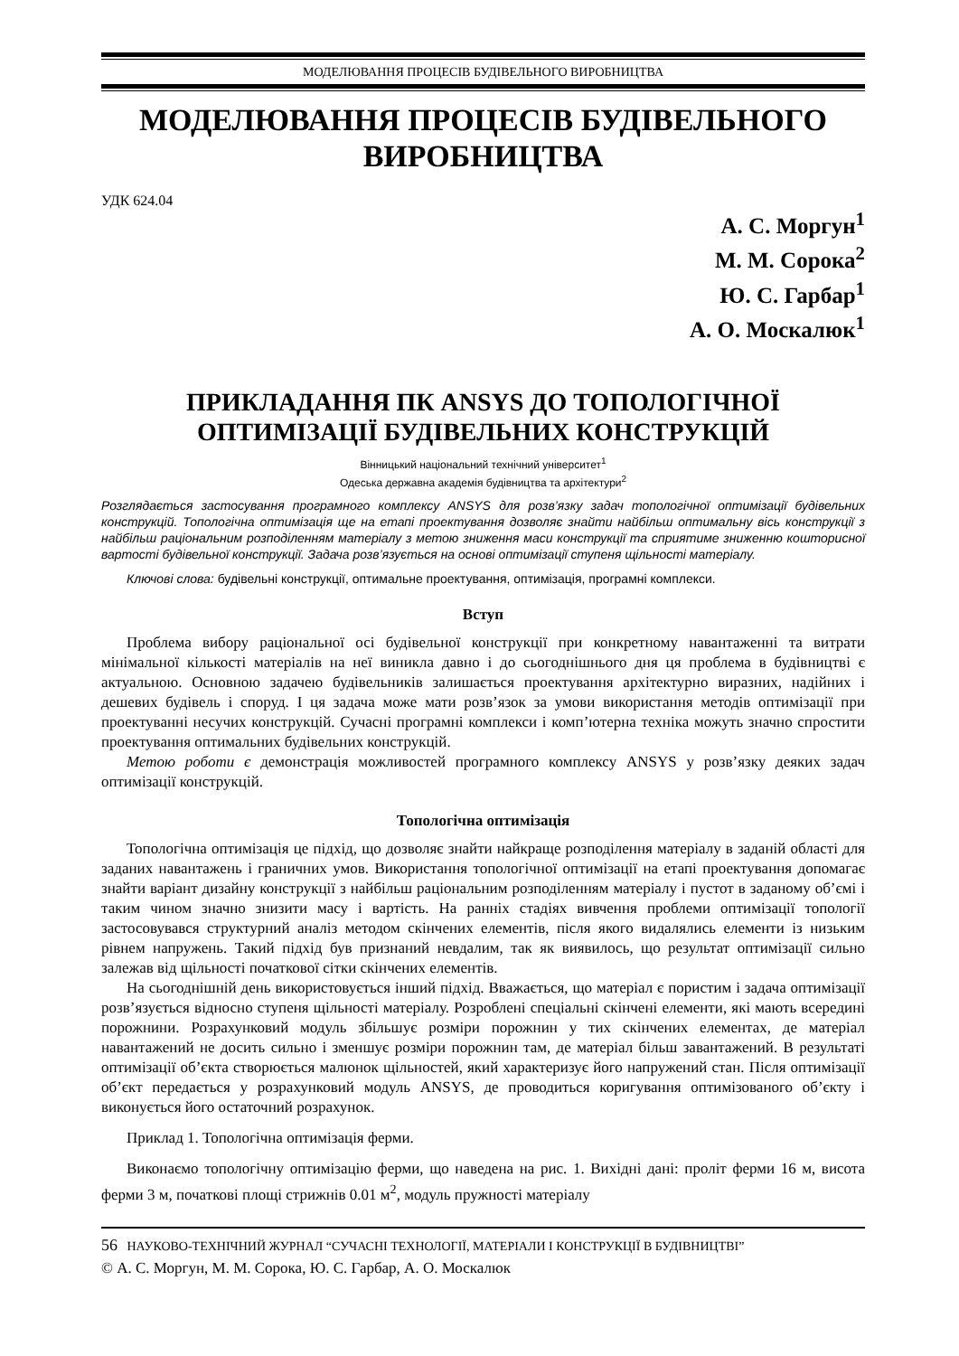МОДЕЛЮВАННЯ ПРОЦЕСІВ БУДІВЕЛЬНОГО ВИРОБНИЦТВА
МОДЕЛЮВАННЯ ПРОЦЕСІВ БУДІВЕЛЬНОГО ВИРОБНИЦТВА
УДК 624.04
А. С. Моргун<sup>1</sup>
М. М. Сорока<sup>2</sup>
Ю. С. Гарбар<sup>1</sup>
А. О. Москалюк<sup>1</sup>
ПРИКЛАДАННЯ ПК ANSYS ДО ТОПОЛОГІЧНОЇ ОПТИМІЗАЦІЇ БУДІВЕЛЬНИХ КОНСТРУКЦІЙ
Вінницький національний технічний університет<sup>1</sup>
Одеська державна академія будівництва та архітектури<sup>2</sup>
Розглядається застосування програмного комплексу ANSYS для розв’язку задач топологічної оптимізації будівельних конструкцій. Топологічна оптимізація ще на етапі проектування дозволяє знайти найбільш оптимальну вісь конструкції з найбільш раціональним розподіленням матеріалу з метою зниження маси конструкції та сприятиме зниженню кошторисної вартості будівельної конструкції. Задача розв’язується на основі оптимізації ступеня щільності матеріалу.
Ключові слова: будівельні конструкції, оптимальне проектування, оптимізація, програмні комплекси.
Вступ
Проблема вибору раціональної осі будівельної конструкції при конкретному навантаженні та витрати мінімальної кількості матеріалів на неї виникла давно і до сьогоднішнього дня ця проблема в будівництві є актуальною. Основною задачею будівельників залишається проектування архітектурно виразних, надійних і дешевих будівель і споруд. І ця задача може мати розв’язок за умови використання методів оптимізації при проектуванні несучих конструкцій. Сучасні програмні комплекси і комп’ютерна техніка можуть значно спростити проектування оптимальних будівельних конструкцій.
Метою роботи є демонстрація можливостей програмного комплексу ANSYS у розв’язку деяких задач оптимізації конструкцій.
Топологічна оптимізація
Топологічна оптимізація це підхід, що дозволяє знайти найкраще розподілення матеріалу в заданій області для заданих навантажень і граничних умов. Використання топологічної оптимізації на етапі проектування допомагає знайти варіант дизайну конструкції з найбільш раціональним розподіленням матеріалу і пустот в заданому об’ємі і таким чином значно знизити масу і вартість. На ранніх стадіях вивчення проблеми оптимізації топології застосовувався структурний аналіз методом скінчених елементів, після якого видалялись елементи із низьким рівнем напружень. Такий підхід був признаний невдалим, так як виявилось, що результат оптимізації сильно залежав від щільності початкової сітки скінчених елементів.
На сьогоднішній день використовується інший підхід. Вважається, що матеріал є пористим і задача оптимізації розв’язується відносно ступеня щільності матеріалу. Розроблені спеціальні скінчені елементи, які мають всередині порожнини. Розрахунковий модуль збільшує розміри порожнин у тих скінчених елементах, де матеріал навантажений не досить сильно і зменшує розміри порожнин там, де матеріал більш завантажений. В результаті оптимізації об’єкта створюється малюнок щільностей, який характеризує його напружений стан. Після оптимізації об’єкт передається у розрахунковий модуль ANSYS, де проводиться коригування оптимізованого об’єкту і виконується його остаточний розрахунок.
Приклад 1. Топологічна оптимізація ферми.
Виконаємо топологічну оптимізацію ферми, що наведена на рис. 1. Вихідні дані: проліт ферми 16 м, висота ферми 3 м, початкові площі стрижнів 0.01 м<sup>2</sup>, модуль пружності матеріалу
56 НАУКОВО-ТЕХНІЧНИЙ ЖУРНАЛ “СУЧАСНІ ТЕХНОЛОГІЇ, МАТЕРІАЛИ І КОНСТРУКЦІЇ В БУДІВНИЦТВІ”
© А. С. Моргун, М. М. Сорока, Ю. С. Гарбар, А. О. Москалюк